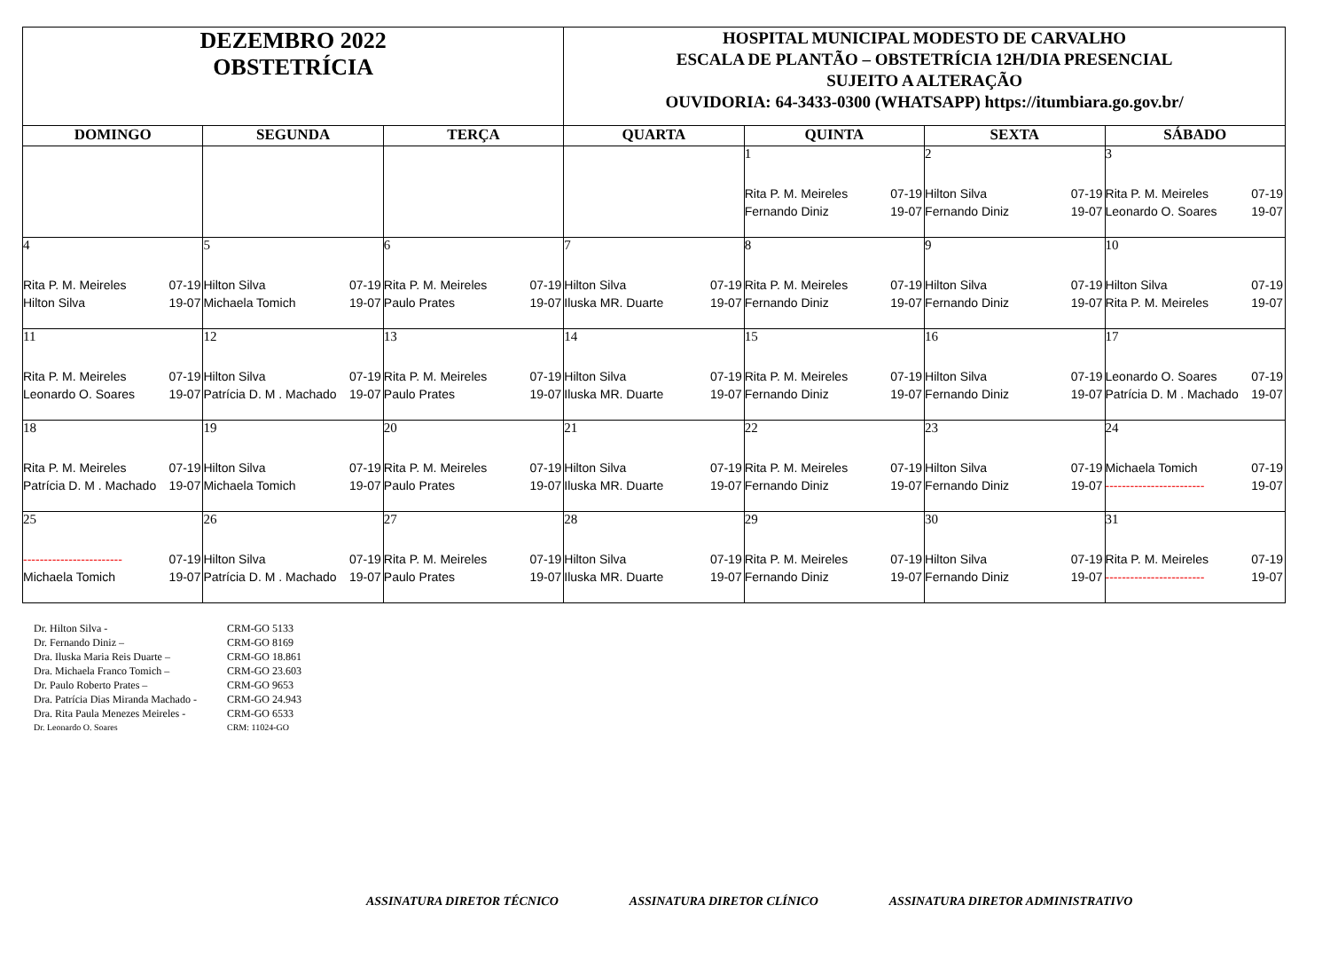| DEZEMBRO 2022 OBSTETRÍCIA | | | HOSPITAL MUNICIPAL MODESTO DE CARVALHO ESCALA DE PLANTÃO – OBSTETRÍCIA 12H/DIA PRESENCIAL SUJEITO A ALTERAÇÃO OUVIDORIA: 64-3433-0300 (WHATSAPP) https://itumbiara.go.gov.br/ | | | |
| DOMINGO | SEGUNDA | TERÇA | QUARTA | QUINTA | SEXTA | SÁBADO |
| | | | | 1 Rita P. M. Meireles 07-19 Fernando Diniz 19-07 | 2 Hilton Silva 07-19 Fernando Diniz 19-07 | 3 Rita P. M. Meireles 07-19 Leonardo O. Soares 19-07 |
| 4 Rita P. M. Meireles 07-19 Hilton Silva 19-07 | 5 Hilton Silva 07-19 Michaela Tomich 19-07 | 6 Rita P. M. Meireles 07-19 Paulo Prates 19-07 | 7 Hilton Silva 07-19 Iluska MR. Duarte 19-07 | 8 Rita P. M. Meireles 07-19 Fernando Diniz 19-07 | 9 Hilton Silva 07-19 Fernando Diniz 19-07 | 10 Hilton Silva 07-19 Rita P. M. Meireles 19-07 |
| 11 Rita P. M. Meireles 07-19 Leonardo O. Soares 19-07 | 12 Hilton Silva 07-19 Patrícia D. M . Machado 19-07 | 13 Rita P. M. Meireles 07-19 Paulo Prates 19-07 | 14 Hilton Silva 07-19 Iluska MR. Duarte 19-07 | 15 Rita P. M. Meireles 07-19 Fernando Diniz 19-07 | 16 Hilton Silva 07-19 Fernando Diniz 19-07 | 17 Leonardo O. Soares 07-19 Patrícia D. M . Machado 19-07 |
| 18 Rita P. M. Meireles 07-19 Patrícia D. M . Machado 19-07 | 19 Hilton Silva 07-19 Michaela Tomich 19-07 | 20 Rita P. M. Meireles 07-19 Paulo Prates 19-07 | 21 Hilton Silva 07-19 Iluska MR. Duarte 19-07 | 22 Rita P. M. Meireles 07-19 Fernando Diniz 19-07 | 23 Hilton Silva 07-19 Fernando Diniz 19-07 | 24 Michaela Tomich 07-19 ------------------------ 19-07 |
| 25 ------------------------ 07-19 Michaela Tomich 19-07 | 26 Hilton Silva 07-19 Patrícia D. M . Machado 19-07 | 27 Rita P. M. Meireles 07-19 Paulo Prates 19-07 | 28 Hilton Silva 07-19 Iluska MR. Duarte 19-07 | 29 Rita P. M. Meireles 07-19 Fernando Diniz 19-07 | 30 Hilton Silva 07-19 Fernando Diniz 19-07 | 31 Rita P. M. Meireles 07-19 ------------------------ 19-07 |
Dr. Hilton Silva - CRM-GO 5133
Dr. Fernando Diniz – CRM-GO 8169
Dra. Iluska Maria Reis Duarte – CRM-GO 18.861
Dra. Michaela Franco Tomich – CRM-GO 23.603
Dr. Paulo Roberto Prates – CRM-GO 9653
Dra. Patrícia Dias Miranda Machado - CRM-GO 24.943
Dra. Rita Paula Menezes Meireles - CRM-GO 6533
Dr. Leonardo O. Soares CRM: 11024-GO
ASSINATURA DIRETOR TÉCNICO ASSINATURA DIRETOR CLÍNICO ASSINATURA DIRETOR ADMINISTRATIVO